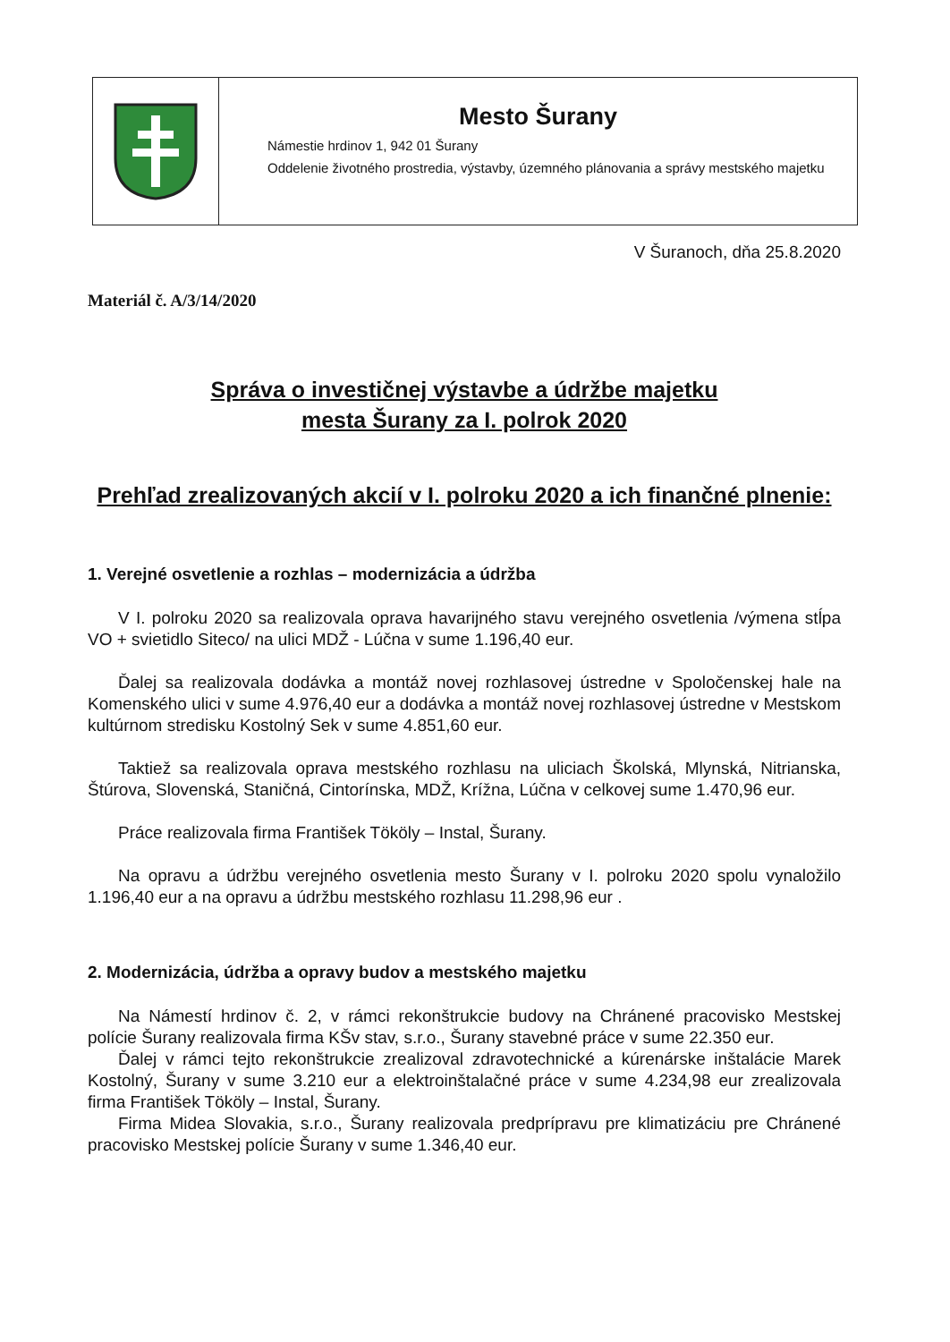Mesto Šurany
Námestie hrdinov 1, 942 01 Šurany
Oddelenie životného prostredia, výstavby, územného plánovania a správy mestského majetku
V Šuranoch, dňa 25.8.2020
Materiál č. A/3/14/2020
Správa o investičnej výstavbe a údržbe majetku
mesta Šurany za I. polrok 2020
Prehľad zrealizovaných akcií v I. polroku 2020 a ich finančné plnenie:
1. Verejné osvetlenie a rozhlas – modernizácia a údržba
V I. polroku 2020 sa realizovala oprava havarijného stavu verejného osvetlenia /výmena stĺpa VO + svietidlo Siteco/ na ulici MDŽ - Lúčna v sume 1.196,40 eur.
Ďalej sa realizovala dodávka a montáž novej rozhlasovej ústredne v Spoločenskej hale na Komenského ulici v sume 4.976,40 eur a dodávka a montáž novej rozhlasovej ústredne v Mestskom kultúrnom stredisku Kostolný Sek v sume 4.851,60 eur.
Taktiež sa realizovala oprava mestského rozhlasu na uliciach Školská, Mlynská, Nitrianska, Štúrova, Slovenská, Staničná, Cintorínska, MDŽ, Krížna, Lúčna v celkovej sume 1.470,96 eur.
Práce realizovala firma František Tököly – Instal, Šurany.
Na opravu a údržbu verejného osvetlenia mesto Šurany v I. polroku 2020 spolu vynaložilo 1.196,40 eur a na opravu a údržbu mestského rozhlasu 11.298,96 eur .
2. Modernizácia, údržba a opravy budov a mestského majetku
Na Námestí hrdinov č. 2, v rámci rekonštrukcie budovy na Chránené pracovisko Mestskej polície Šurany realizovala firma KŠv stav, s.r.o., Šurany stavebné práce v sume 22.350 eur.
Ďalej v rámci tejto rekonštrukcie zrealizoval zdravotechnické a kúrenárske inštalácie Marek Kostolný, Šurany v sume 3.210 eur a elektroinštalačné práce v sume 4.234,98 eur zrealizovala firma František Tököly – Instal, Šurany.
Firma Midea Slovakia, s.r.o., Šurany realizovala predprípravu pre klimatizáciu pre Chránené pracovisko Mestskej polície Šurany v sume 1.346,40 eur.